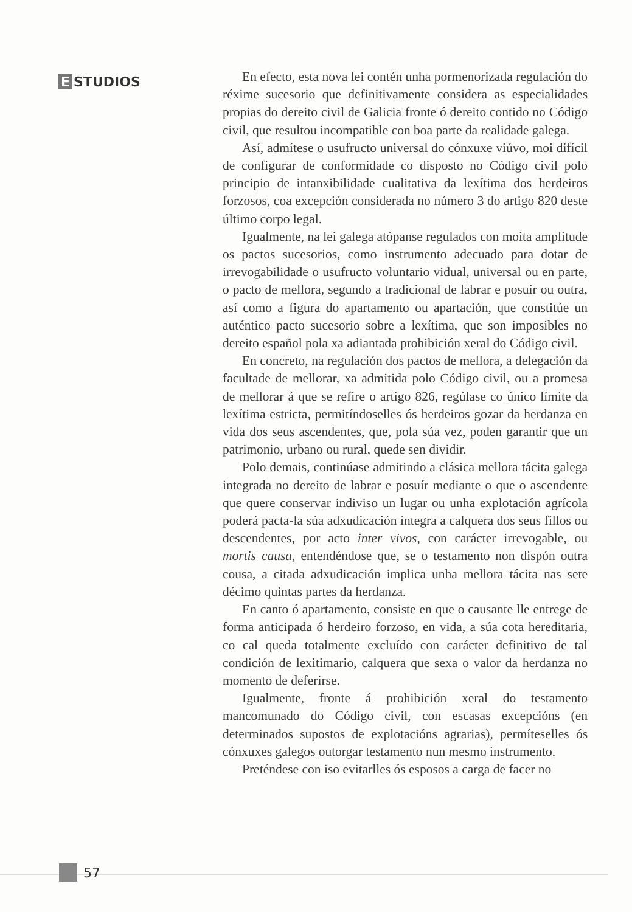E STUDIOS
En efecto, esta nova lei contén unha pormenorizada regulación do réxime sucesorio que definitivamente considera as especialidades propias do dereito civil de Galicia fronte ó dereito contido no Código civil, que resultou incompatible con boa parte da realidade galega.
Así, admítese o usufructo universal do cónxuxe viúvo, moi difícil de configurar de conformidade co disposto no Código civil polo principio de intanxibilidade cualitativa da lexítima dos herdeiros forzosos, coa excepción considerada no número 3 do artigo 820 deste último corpo legal.
Igualmente, na lei galega atópanse regulados con moita amplitude os pactos sucesorios, como instrumento adecuado para dotar de irrevogabilidade o usufructo voluntario vidual, universal ou en parte, o pacto de mellora, segundo a tradicional de labrar e posuír ou outra, así como a figura do apartamento ou apartación, que constitúe un auténtico pacto sucesorio sobre a lexítima, que son imposibles no dereito español pola xa adiantada prohibición xeral do Código civil.
En concreto, na regulación dos pactos de mellora, a delegación da facultade de mellorar, xa admitida polo Código civil, ou a promesa de mellorar á que se refire o artigo 826, regúlase co único límite da lexítima estricta, permitíndoselles ós herdeiros gozar da herdanza en vida dos seus ascendentes, que, pola súa vez, poden garantir que un patrimonio, urbano ou rural, quede sen dividir.
Polo demais, continúase admitindo a clásica mellora tácita galega integrada no dereito de labrar e posuír mediante o que o ascendente que quere conservar indiviso un lugar ou unha explotación agrícola poderá pacta-la súa adxudicación íntegra a calquera dos seus fillos ou descendentes, por acto inter vivos, con carácter irrevogable, ou mortis causa, entendéndose que, se o testamento non dispón outra cousa, a citada adxudicación implica unha mellora tácita nas sete décimo quintas partes da herdanza.
En canto ó apartamento, consiste en que o causante lle entrege de forma anticipada ó herdeiro forzoso, en vida, a súa cota hereditaria, co cal queda totalmente excluído con carácter definitivo de tal condición de lexitimario, calquera que sexa o valor da herdanza no momento de deferirse.
Igualmente, fronte á prohibición xeral do testamento mancomunado do Código civil, con escasas excepcións (en determinados supostos de explotacións agrarias), permíteselles ós cónxuxes galegos outorgar testamento nun mesmo instrumento.
Preténdese con iso evitarlles ós esposos a carga de facer no
57